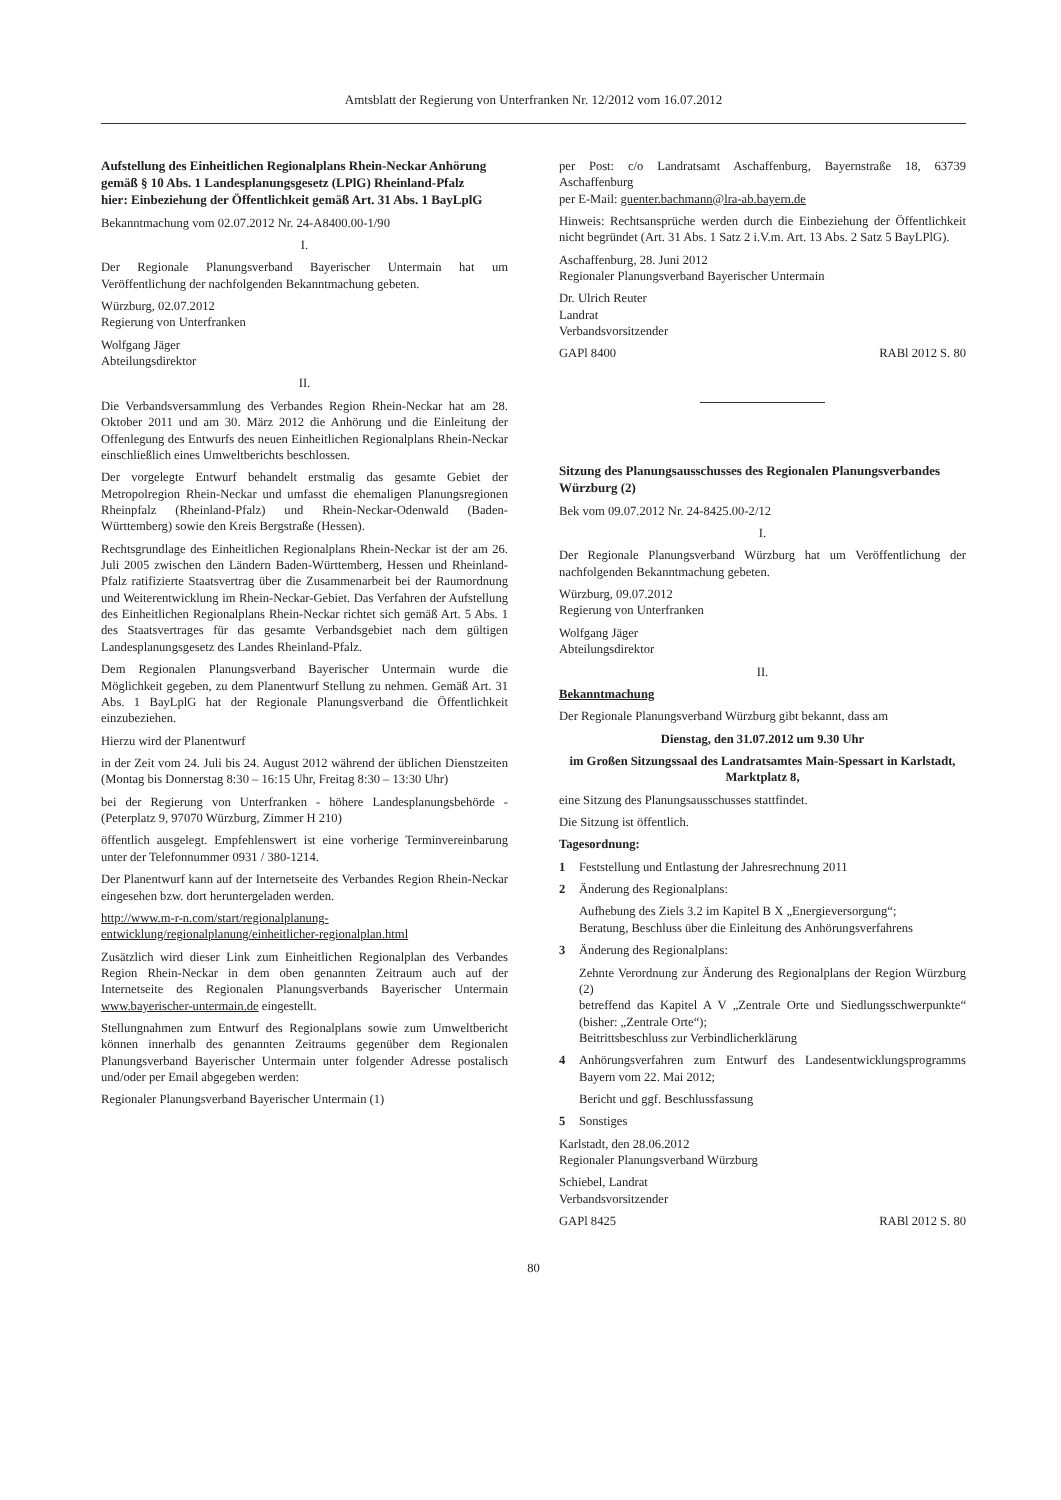Amtsblatt der Regierung von Unterfranken Nr. 12/2012 vom 16.07.2012
Aufstellung des Einheitlichen Regionalplans Rhein-Neckar Anhörung gemäß § 10 Abs. 1 Landesplanungsgesetz (LPlG) Rheinland-Pfalz
hier: Einbeziehung der Öffentlichkeit gemäß Art. 31 Abs. 1 BayLplG
Bekanntmachung vom 02.07.2012 Nr. 24-A8400.00-1/90
I.
Der Regionale Planungsverband Bayerischer Untermain hat um Veröffentlichung der nachfolgenden Bekanntmachung gebeten.
Würzburg, 02.07.2012
Regierung von Unterfranken
Wolfgang Jäger
Abteilungsdirektor
II.
Die Verbandsversammlung des Verbandes Region Rhein-Neckar hat am 28. Oktober 2011 und am 30. März 2012 die Anhörung und die Einleitung der Offenlegung des Entwurfs des neuen Einheitlichen Regionalplans Rhein-Neckar einschließlich eines Umweltberichts beschlossen.
Der vorgelegte Entwurf behandelt erstmalig das gesamte Gebiet der Metropolregion Rhein-Neckar und umfasst die ehemaligen Planungsregionen Rheinpfalz (Rheinland-Pfalz) und Rhein-Neckar-Odenwald (Baden-Württemberg) sowie den Kreis Bergstraße (Hessen).
Rechtsgrundlage des Einheitlichen Regionalplans Rhein-Neckar ist der am 26. Juli 2005 zwischen den Ländern Baden-Württemberg, Hessen und Rheinland-Pfalz ratifizierte Staatsvertrag über die Zusammenarbeit bei der Raumordnung und Weiterentwicklung im Rhein-Neckar-Gebiet. Das Verfahren der Aufstellung des Einheitlichen Regionalplans Rhein-Neckar richtet sich gemäß Art. 5 Abs. 1 des Staatsvertrages für das gesamte Verbandsgebiet nach dem gültigen Landesplanungsgesetz des Landes Rheinland-Pfalz.
Dem Regionalen Planungsverband Bayerischer Untermain wurde die Möglichkeit gegeben, zu dem Planentwurf Stellung zu nehmen. Gemäß Art. 31 Abs. 1 BayLplG hat der Regionale Planungsverband die Öffentlichkeit einzubeziehen.
Hierzu wird der Planentwurf
in der Zeit vom 24. Juli bis 24. August 2012 während der üblichen Dienstzeiten (Montag bis Donnerstag 8:30 – 16:15 Uhr, Freitag 8:30 – 13:30 Uhr)
bei der Regierung von Unterfranken - höhere Landesplanungsbehörde - (Peterplatz 9, 97070 Würzburg, Zimmer H 210)
öffentlich ausgelegt. Empfehlenswert ist eine vorherige Terminvereinbarung unter der Telefonnummer 0931 / 380-1214.
Der Planentwurf kann auf der Internetseite des Verbandes Region Rhein-Neckar eingesehen bzw. dort heruntergeladen werden.
http://www.m-r-n.com/start/regionalplanung-entwicklung/regionalplanung/einheitlicher-regionalplan.html
Zusätzlich wird dieser Link zum Einheitlichen Regionalplan des Verbandes Region Rhein-Neckar in dem oben genannten Zeitraum auch auf der Internetseite des Regionalen Planungsverbands Bayerischer Untermain www.bayerischer-untermain.de eingestellt.
Stellungnahmen zum Entwurf des Regionalplans sowie zum Umweltbericht können innerhalb des genannten Zeitraums gegenüber dem Regionalen Planungsverband Bayerischer Untermain unter folgender Adresse postalisch und/oder per Email abgegeben werden:
Regionaler Planungsverband Bayerischer Untermain (1)
per Post: c/o Landratsamt Aschaffenburg, Bayernstraße 18, 63739 Aschaffenburg
per E-Mail: guenter.bachmann@lra-ab.bayern.de
Hinweis: Rechtsansprüche werden durch die Einbeziehung der Öffentlichkeit nicht begründet (Art. 31 Abs. 1 Satz 2 i.V.m. Art. 13 Abs. 2 Satz 5 BayLPlG).
Aschaffenburg, 28. Juni 2012
Regionaler Planungsverband Bayerischer Untermain
Dr. Ulrich Reuter
Landrat
Verbandsvorsitzender
GAPl 8400 RABl 2012 S. 80
Sitzung des Planungsausschusses des Regionalen Planungsverbandes Würzburg (2)
Bek vom 09.07.2012 Nr. 24-8425.00-2/12
I.
Der Regionale Planungsverband Würzburg hat um Veröffentlichung der nachfolgenden Bekanntmachung gebeten.
Würzburg, 09.07.2012
Regierung von Unterfranken
Wolfgang Jäger
Abteilungsdirektor
II.
Bekanntmachung
Der Regionale Planungsverband Würzburg gibt bekannt, dass am
Dienstag, den 31.07.2012 um 9.30 Uhr
im Großen Sitzungssaal des Landratsamtes Main-Spessart in Karlstadt, Marktplatz 8,
eine Sitzung des Planungsausschusses stattfindet.
Die Sitzung ist öffentlich.
Tagesordnung:
1 Feststellung und Entlastung der Jahresrechnung 2011
2 Änderung des Regionalplans:
Aufhebung des Ziels 3.2 im Kapitel B X „Energieversorgung“;
Beratung, Beschluss über die Einleitung des Anhörungsverfahrens
3 Änderung des Regionalplans:
Zehnte Verordnung zur Änderung des Regionalplans der Region Würzburg (2)
betreffend das Kapitel A V „Zentrale Orte und Siedlungsschwerpunkte“ (bisher: „Zentrale Orte“);
Beitrittsbeschluss zur Verbindlicherklärung
4 Anhörungsverfahren zum Entwurf des Landesentwicklungsprogramms Bayern vom 22. Mai 2012;
Bericht und ggf. Beschlussfassung
5 Sonstiges
Karlstadt, den 28.06.2012
Regionaler Planungsverband Würzburg
Schiebel, Landrat
Verbandsvorsitzender
GAPl 8425 RABl 2012 S. 80
80